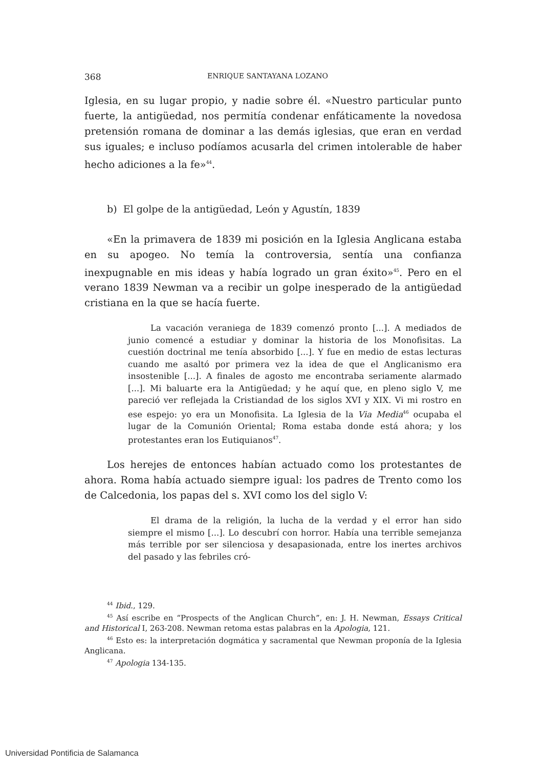368 ENRIQUE SANTAYANA LOZANO
Iglesia, en su lugar propio, y nadie sobre él. «Nuestro particular punto fuerte, la antigüedad, nos permitía condenar enfáticamente la novedosa pretensión romana de dominar a las demás iglesias, que eran en verdad sus iguales; e incluso podíamos acusarla del crimen intolerable de haber hecho adiciones a la fe»<sup>44</sup>.
b) El golpe de la antigüedad, León y Agustín, 1839
«En la primavera de 1839 mi posición en la Iglesia Anglicana estaba en su apogeo. No temía la controversia, sentía una confianza inexpugnable en mis ideas y había logrado un gran éxito»<sup>45</sup>. Pero en el verano 1839 Newman va a recibir un golpe inesperado de la antigüedad cristiana en la que se hacía fuerte.
La vacación veraniega de 1839 comenzó pronto [...]. A mediados de junio comencé a estudiar y dominar la historia de los Monofisitas. La cuestión doctrinal me tenía absorbido [...]. Y fue en medio de estas lecturas cuando me asaltó por primera vez la idea de que el Anglicanismo era insostenible [...]. A finales de agosto me encontraba seriamente alarmado [...]. Mi baluarte era la Antigüedad; y he aquí que, en pleno siglo V, me pareció ver reflejada la Cristiandad de los siglos XVI y XIX. Vi mi rostro en ese espejo: yo era un Monofisita. La Iglesia de la Via Media<sup>46</sup> ocupaba el lugar de la Comunión Oriental; Roma estaba donde está ahora; y los protestantes eran los Eutiquianos<sup>47</sup>.
Los herejes de entonces habían actuado como los protestantes de ahora. Roma había actuado siempre igual: los padres de Trento como los de Calcedonia, los papas del s. XVI como los del siglo V:
El drama de la religión, la lucha de la verdad y el error han sido siempre el mismo [...]. Lo descubrí con horror. Había una terrible semejanza más terrible por ser silenciosa y desapasionada, entre los inertes archivos del pasado y las febriles cró-
<sup>44</sup> Ibid., 129.
<sup>45</sup> Así escribe en “Prospects of the Anglican Church”, en: J. H. Newman, Essays Critical and Historical I, 263-208. Newman retoma estas palabras en la Apologia, 121.
<sup>46</sup> Esto es: la interpretación dogmática y sacramental que Newman proponía de la Iglesia Anglicana.
<sup>47</sup> Apologia 134-135.
Universidad Pontificia de Salamanca